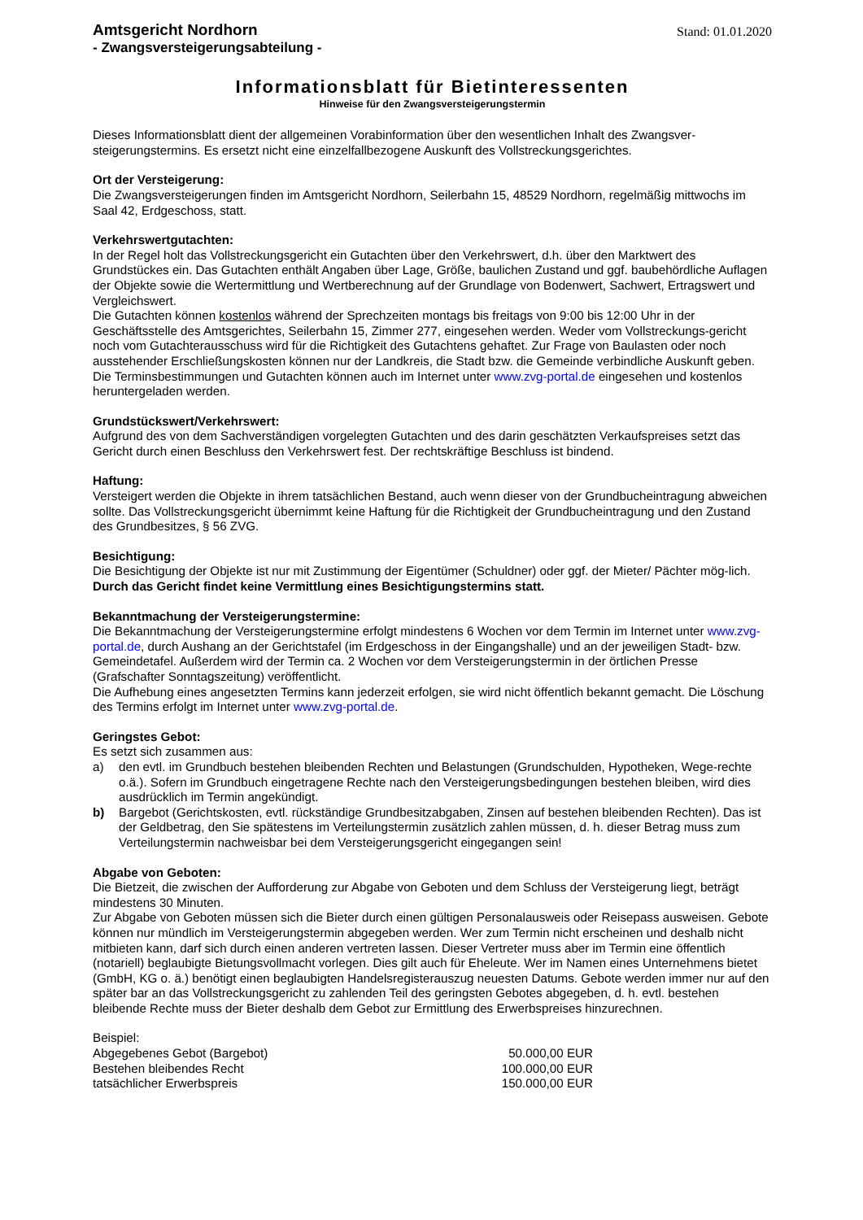Amtsgericht Nordhorn
- Zwangsversteigerungsabteilung -
Stand: 01.01.2020
Informationsblatt für Bietinteressenten
Hinweise für den Zwangsversteigerungstermin
Dieses Informationsblatt dient der allgemeinen Vorabinformation über den wesentlichen Inhalt des Zwangsver-steigerungstermins. Es ersetzt nicht eine einzelfallbezogene Auskunft des Vollstreckungsgerichtes.
Ort der Versteigerung:
Die Zwangsversteigerungen finden im Amtsgericht Nordhorn, Seilerbahn 15, 48529 Nordhorn, regelmäßig mittwochs im Saal 42, Erdgeschoss, statt.
Verkehrswertgutachten:
In der Regel holt das Vollstreckungsgericht ein Gutachten über den Verkehrswert, d.h. über den Marktwert des Grundstückes ein. Das Gutachten enthält Angaben über Lage, Größe, baulichen Zustand und ggf. baubehördliche Auflagen der Objekte sowie die Wertermittlung und Wertberechnung auf der Grundlage von Bodenwert, Sachwert, Ertragswert und Vergleichswert.
Die Gutachten können kostenlos während der Sprechzeiten montags bis freitags von 9:00 bis 12:00 Uhr in der Geschäftsstelle des Amtsgerichtes, Seilerbahn 15, Zimmer 277, eingesehen werden. Weder vom Vollstreckungs-gericht noch vom Gutachterausschuss wird für die Richtigkeit des Gutachtens gehaftet. Zur Frage von Baulasten oder noch ausstehender Erschließungskosten können nur der Landkreis, die Stadt bzw. die Gemeinde verbindliche Auskunft geben. Die Terminsbestimmungen und Gutachten können auch im Internet unter www.zvg-portal.de eingesehen und kostenlos heruntergeladen werden.
Grundstückswert/Verkehrswert:
Aufgrund des von dem Sachverständigen vorgelegten Gutachten und des darin geschätzten Verkaufspreises setzt das Gericht durch einen Beschluss den Verkehrswert fest. Der rechtskräftige Beschluss ist bindend.
Haftung:
Versteigert werden die Objekte in ihrem tatsächlichen Bestand, auch wenn dieser von der Grundbucheintragung abweichen sollte. Das Vollstreckungsgericht übernimmt keine Haftung für die Richtigkeit der Grundbucheintragung und den Zustand des Grundbesitzes, § 56 ZVG.
Besichtigung:
Die Besichtigung der Objekte ist nur mit Zustimmung der Eigentümer (Schuldner) oder ggf. der Mieter/ Pächter mög-lich.
Durch das Gericht findet keine Vermittlung eines Besichtigungstermins statt.
Bekanntmachung der Versteigerungstermine:
Die Bekanntmachung der Versteigerungstermine erfolgt mindestens 6 Wochen vor dem Termin im Internet unter www.zvg-portal.de, durch Aushang an der Gerichtstafel (im Erdgeschoss in der Eingangshalle) und an der jeweiligen Stadt- bzw. Gemeindetafel. Außerdem wird der Termin ca. 2 Wochen vor dem Versteigerungstermin in der örtlichen Presse (Grafschafter Sonntagszeitung) veröffentlicht.
Die Aufhebung eines angesetzten Termins kann jederzeit erfolgen, sie wird nicht öffentlich bekannt gemacht. Die Löschung des Termins erfolgt im Internet unter www.zvg-portal.de.
Geringstes Gebot:
Es setzt sich zusammen aus:
a) den evtl. im Grundbuch bestehen bleibenden Rechten und Belastungen (Grundschulden, Hypotheken, Wege-rechte o.ä.). Sofern im Grundbuch eingetragene Rechte nach den Versteigerungsbedingungen bestehen bleiben, wird dies ausdrücklich im Termin angekündigt.
b) Bargebot (Gerichtskosten, evtl. rückständige Grundbesitzabgaben, Zinsen auf bestehen bleibenden Rechten). Das ist der Geldbetrag, den Sie spätestens im Verteilungstermin zusätzlich zahlen müssen, d. h. dieser Betrag muss zum Verteilungstermin nachweisbar bei dem Versteigerungsgericht eingegangen sein!
Abgabe von Geboten:
Die Bietzeit, die zwischen der Aufforderung zur Abgabe von Geboten und dem Schluss der Versteigerung liegt, beträgt mindestens 30 Minuten.
Zur Abgabe von Geboten müssen sich die Bieter durch einen gültigen Personalausweis oder Reisepass ausweisen. Gebote können nur mündlich im Versteigerungstermin abgegeben werden. Wer zum Termin nicht erscheinen und deshalb nicht mitbieten kann, darf sich durch einen anderen vertreten lassen. Dieser Vertreter muss aber im Termin eine öffentlich (notariell) beglaubigte Bietungsvollmacht vorlegen. Dies gilt auch für Eheleute. Wer im Namen eines Unternehmens bietet (GmbH, KG o. ä.) benötigt einen beglaubigten Handelsregisterauszug neuesten Datums. Gebote werden immer nur auf den später bar an das Vollstreckungsgericht zu zahlenden Teil des geringsten Gebotes abgegeben, d. h. evtl. bestehen bleibende Rechte muss der Bieter deshalb dem Gebot zur Ermittlung des Erwerbspreises hinzurechnen.
Beispiel:
| Abgegebenes Gebot (Bargebot) | 50.000,00 EUR |
| Bestehen bleibendes Recht | 100.000,00 EUR |
| tatsächlicher Erwerbspreis | 150.000,00 EUR |